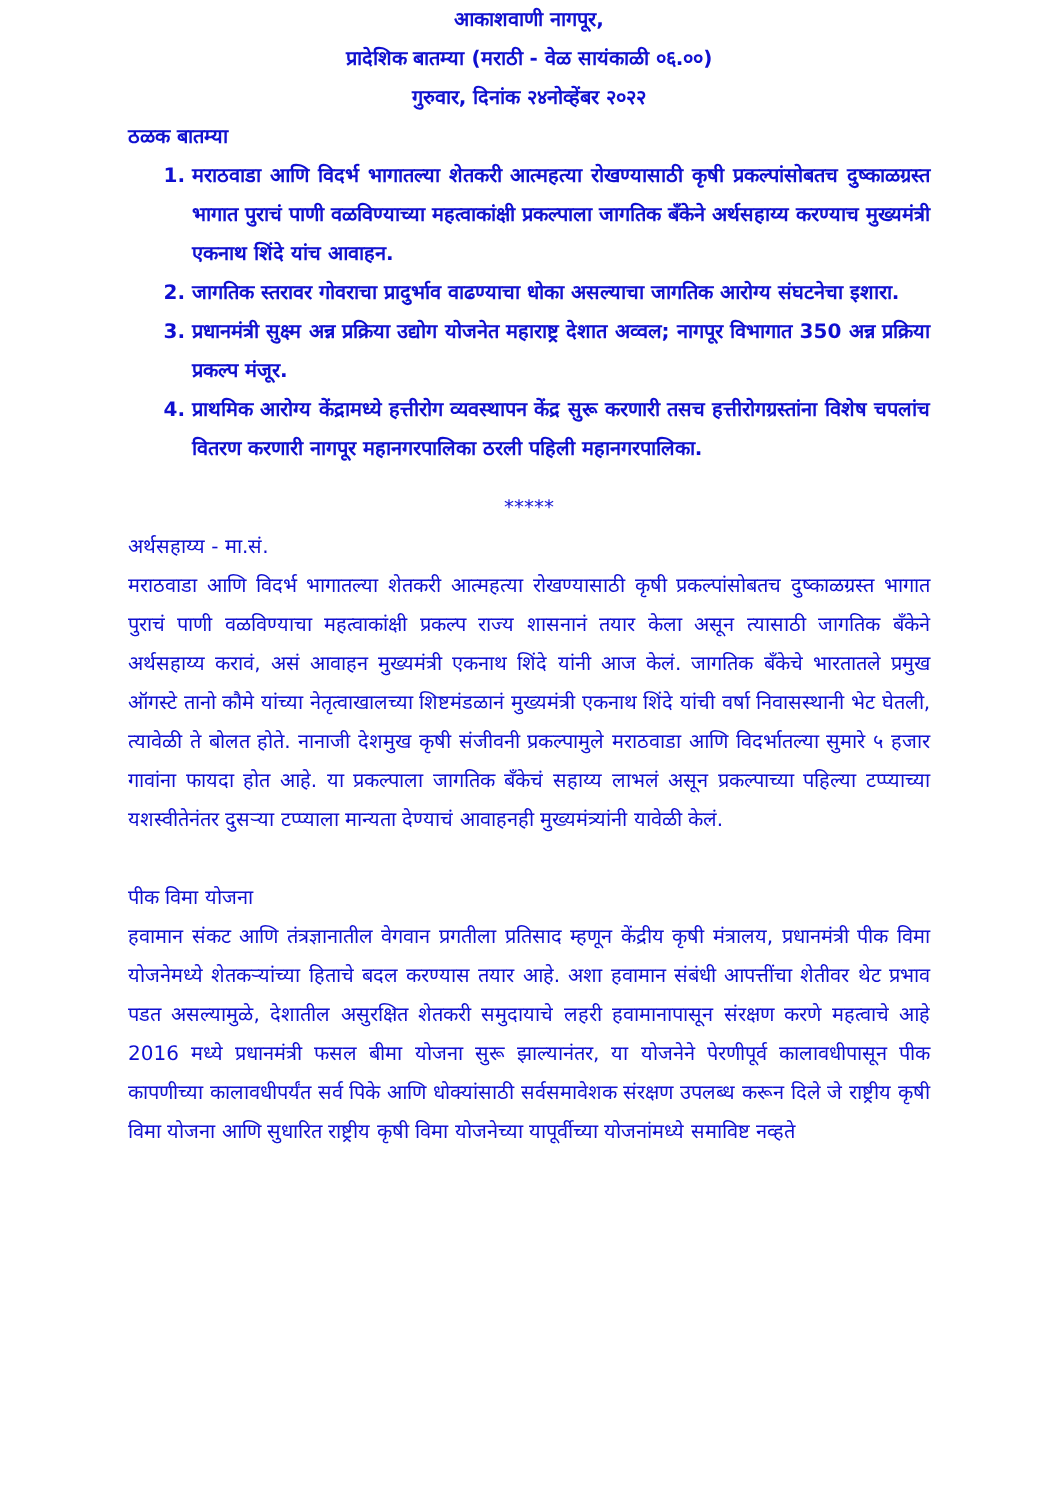आकाशवाणी नागपूर,
प्रादेशिक बातम्या (मराठी - वेळ सायंकाळी ०६.००)
गुरुवार, दिनांक २४नोव्हेंबर २०२२
ठळक बातम्या
1. मराठवाडा आणि विदर्भ भागातल्या शेतकरी आत्महत्या रोखण्यासाठी कृषी प्रकल्पांसोबतच दुष्काळग्रस्त भागात पुराचं पाणी वळविण्याच्या महत्वाकांक्षी प्रकल्पाला जागतिक बँकेने अर्थसहाय्य करण्याच मुख्यमंत्री एकनाथ शिंदे यांच आवाहन.
2. जागतिक स्तरावर गोवराचा प्रादुर्भाव वाढण्याचा धोका असल्याचा जागतिक आरोग्य संघटनेचा इशारा.
3. प्रधानमंत्री सुक्ष्म अन्न प्रक्रिया उद्योग योजनेत महाराष्ट्र देशात अव्वल; नागपूर विभागात 350 अन्न प्रक्रिया प्रकल्प मंजूर.
4. प्राथमिक आरोग्य केंद्रामध्ये हत्तीरोग व्यवस्थापन केंद्र सुरू करणारी तसच हत्तीरोगग्रस्तांना विशेष चपलांच वितरण करणारी नागपूर महानगरपालिका ठरली पहिली महानगरपालिका.
*****
अर्थसहाय्य - मा.सं.
मराठवाडा आणि विदर्भ भागातल्या शेतकरी आत्महत्या रोखण्यासाठी कृषी प्रकल्पांसोबतच दुष्काळग्रस्त भागात पुराचं पाणी वळविण्याचा महत्वाकांक्षी प्रकल्प राज्य शासनानं तयार केला असून त्यासाठी जागतिक बँकेने अर्थसहाय्य करावं, असं आवाहन मुख्यमंत्री एकनाथ शिंदे यांनी आज केलं. जागतिक बँकेचे भारतातले प्रमुख ऑगस्टे तानो कौमे यांच्या नेतृत्वाखालच्या शिष्टमंडळानं मुख्यमंत्री एकनाथ शिंदे यांची वर्षा निवासस्थानी भेट घेतली, त्यावेळी ते बोलत होते. नानाजी देशमुख कृषी संजीवनी प्रकल्पामुले मराठवाडा आणि विदर्भातल्या सुमारे ५ हजार गावांना फायदा होत आहे. या प्रकल्पाला जागतिक बँकेचं सहाय्य लाभलं असून प्रकल्पाच्या पहिल्या टप्प्याच्या यशस्वीतेनंतर दुसऱ्या टप्प्याला मान्यता देण्याचं आवाहनही मुख्यमंत्र्यांनी यावेळी केलं.
पीक विमा योजना
हवामान संकट आणि तंत्रज्ञानातील वेगवान प्रगतीला प्रतिसाद म्हणून केंद्रीय कृषी मंत्रालय, प्रधानमंत्री पीक विमा योजनेमध्ये शेतकऱ्यांच्या हिताचे बदल करण्यास तयार आहे. अशा हवामान संबंधी आपत्तींचा शेतीवर थेट प्रभाव पडत असल्यामुळे, देशातील असुरक्षित शेतकरी समुदायाचे लहरी हवामानापासून संरक्षण करणे महत्वाचे आहे 2016 मध्ये प्रधानमंत्री फसल बीमा योजना सुरू झाल्यानंतर, या योजनेने पेरणीपूर्व कालावधीपासून पीक कापणीच्या कालावधीपर्यंत सर्व पिके आणि धोक्यांसाठी सर्वसमावेशक संरक्षण उपलब्ध करून दिले जे राष्ट्रीय कृषी विमा योजना आणि सुधारित राष्ट्रीय कृषी विमा योजनेच्या यापूर्वीच्या योजनांमध्ये समाविष्ट नव्हते